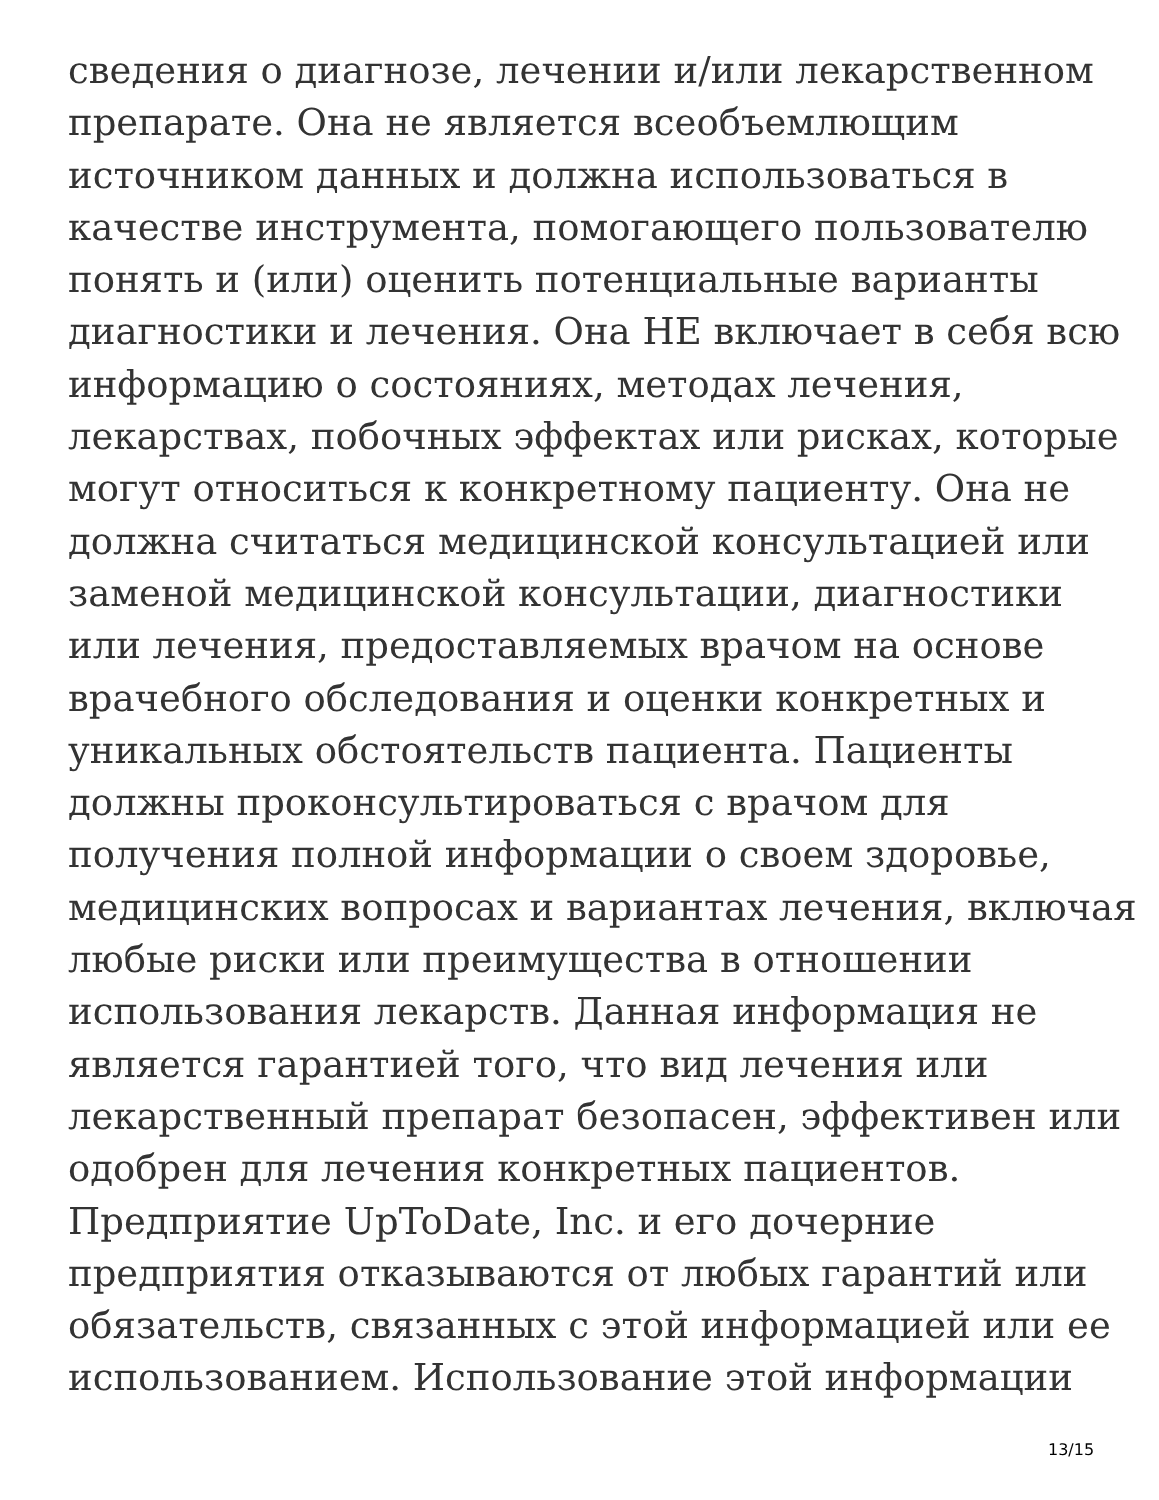сведения о диагнозе, лечении и/или лекарственном
препарате. Она не является всеобъемлющим
источником данных и должна использоваться в
качестве инструмента, помогающего пользователю
понять и (или) оценить потенциальные варианты
диагностики и лечения. Она НЕ включает в себя всю
информацию о состояниях, методах лечения,
лекарствах, побочных эффектах или рисках, которые
могут относиться к конкретному пациенту. Она не
должна считаться медицинской консультацией или
заменой медицинской консультации, диагностики
или лечения, предоставляемых врачом на основе
врачебного обследования и оценки конкретных и
уникальных обстоятельств пациента. Пациенты
должны проконсультироваться с врачом для
получения полной информации о своем здоровье,
медицинских вопросах и вариантах лечения, включая
любые риски или преимущества в отношении
использования лекарств. Данная информация не
является гарантией того, что вид лечения или
лекарственный препарат безопасен, эффективен или
одобрен для лечения конкретных пациентов.
Предприятие UpToDate, Inc. и его дочерние
предприятия отказываются от любых гарантий или
обязательств, связанных с этой информацией или ее
использованием. Использование этой информации
13/15